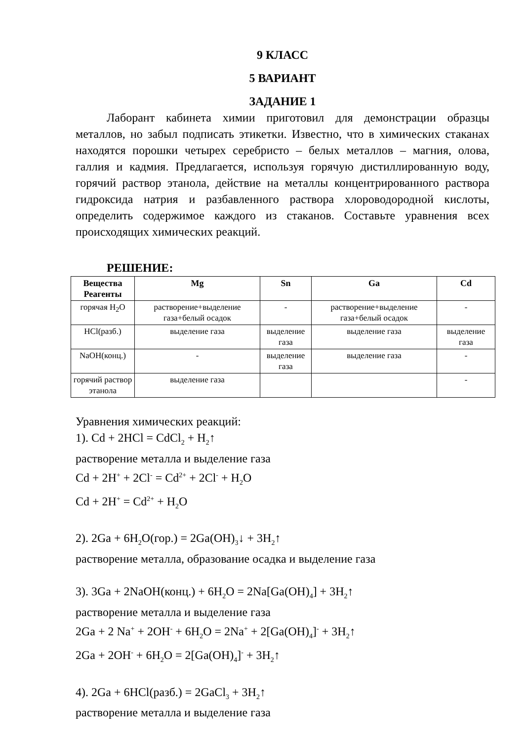9 КЛАСС
5 ВАРИАНТ
ЗАДАНИЕ 1
Лаборант кабинета химии приготовил для демонстрации образцы металлов, но забыл подписать этикетки. Известно, что в химических стаканах находятся порошки четырех серебристо – белых металлов – магния, олова, галлия и кадмия. Предлагается, используя горячую дистиллированную воду, горячий раствор этанола, действие на металлы концентрированного раствора гидроксида натрия и разбавленного раствора хлороводородной кислоты, определить содержимое каждого из стаканов. Составьте уравнения всех происходящих химических реакций.
РЕШЕНИЕ:
| Вещества Реагенты | Mg | Sn | Ga | Cd |
| --- | --- | --- | --- | --- |
| горячая H<sub>2</sub>O | растворение+выделение газа+белый осадок | - | растворение+выделение газа+белый осадок | - |
| HCl(разб.) | выделение газа | выделение газа | выделение газа | выделение газа |
| NaOH(конц.) | - | выделение газа | выделение газа | - |
| горячий раствор этанола | выделение газа | | | - |
Уравнения химических реакций:
1). Cd + 2HCl = CdCl<sub>2</sub> + H<sub>2</sub>↑
растворение металла и выделение газа
Cd + 2H<sup>+</sup> + 2Cl<sup>-</sup> = Cd<sup>2+</sup> + 2Cl<sup>-</sup> + H<sub>2</sub>O
Cd + 2H<sup>+</sup> = Cd<sup>2+</sup> + H<sub>2</sub>O
2). 2Ga + 6H<sub>2</sub>O(гор.) = 2Ga(OH)<sub>3</sub>↓ + 3H<sub>2</sub>↑
растворение металла, образование осадка и выделение газа
3). 3Ga + 2NaOH(конц.) + 6H<sub>2</sub>O = 2Na[Ga(OH)<sub>4</sub>] + 3H<sub>2</sub>↑
растворение металла и выделение газа
2Ga + 2 Na<sup>+</sup> + 2OH<sup>-</sup> + 6H<sub>2</sub>O = 2Na<sup>+</sup> + 2[Ga(OH)<sub>4</sub>]<sup>-</sup> + 3H<sub>2</sub>↑
2Ga + 2OH<sup>-</sup> + 6H<sub>2</sub>O = 2[Ga(OH)<sub>4</sub>]<sup>-</sup> + 3H<sub>2</sub>↑
4). 2Ga + 6HCl(разб.) = 2GaCl<sub>3</sub> + 3H<sub>2</sub>↑
растворение металла и выделение газа